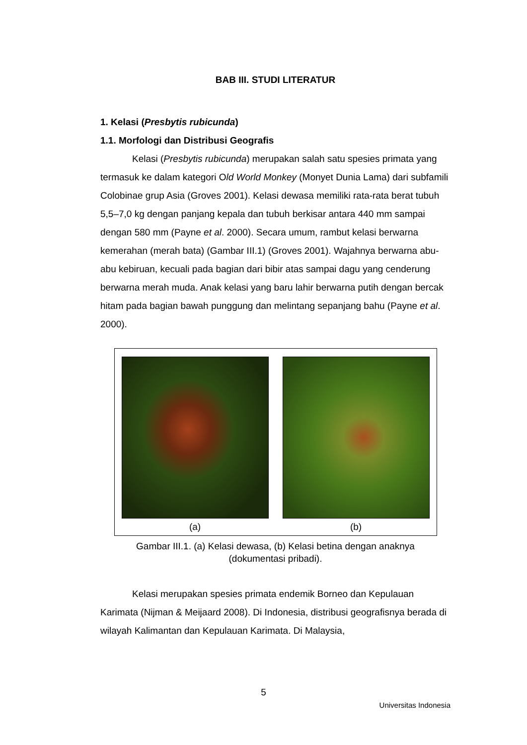BAB III. STUDI LITERATUR
1. Kelasi (Presbytis rubicunda)
1.1. Morfologi dan Distribusi Geografis
Kelasi (Presbytis rubicunda) merupakan salah satu spesies primata yang termasuk ke dalam kategori Old World Monkey (Monyet Dunia Lama) dari subfamili Colobinae grup Asia (Groves 2001). Kelasi dewasa memiliki rata-rata berat tubuh 5,5–7,0 kg dengan panjang kepala dan tubuh berkisar antara 440 mm sampai dengan 580 mm (Payne et al. 2000). Secara umum, rambut kelasi berwarna kemerahan (merah bata) (Gambar III.1) (Groves 2001). Wajahnya berwarna abu-abu kebiruan, kecuali pada bagian dari bibir atas sampai dagu yang cenderung berwarna merah muda. Anak kelasi yang baru lahir berwarna putih dengan bercak hitam pada bagian bawah punggung dan melintang sepanjang bahu (Payne et al. 2000).
(a) (b)
Gambar III.1. (a) Kelasi dewasa, (b) Kelasi betina dengan anaknya
(dokumentasi pribadi).
Kelasi merupakan spesies primata endemik Borneo dan Kepulauan Karimata (Nijman & Meijaard 2008). Di Indonesia, distribusi geografisnya berada di wilayah Kalimantan dan Kepulauan Karimata. Di Malaysia,
5
Universitas Indonesia